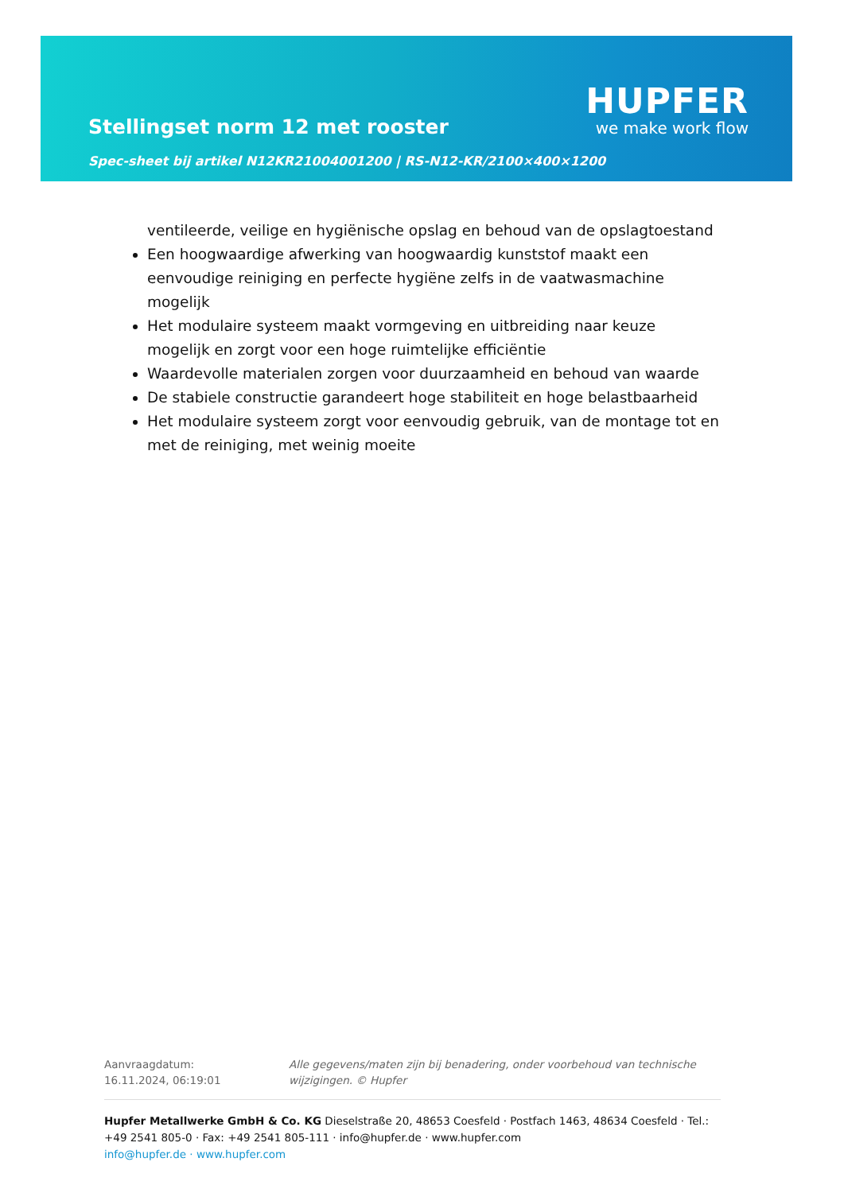HUPFER
we make work flow
Stellingset norm 12 met rooster
Spec-sheet bij artikel N12KR21004001200 | RS-N12-KR/2100×400×1200
ventileerde, veilige en hygiënische opslag en behoud van de opslagtoestand
Een hoogwaardige afwerking van hoogwaardig kunststof maakt een eenvoudige reiniging en perfecte hygiëne zelfs in de vaatwasmachine mogelijk
Het modulaire systeem maakt vormgeving en uitbreiding naar keuze mogelijk en zorgt voor een hoge ruimtelijke efficiëntie
Waardevolle materialen zorgen voor duurzaamheid en behoud van waarde
De stabiele constructie garandeert hoge stabiliteit en hoge belastbaarheid
Het modulaire systeem zorgt voor eenvoudig gebruik, van de montage tot en met de reiniging, met weinig moeite
Aanvraagdatum: 16.11.2024, 06:19:01
Alle gegevens/maten zijn bij benadering, onder voorbehoud van technische wijzigingen. © Hupfer
Hupfer Metallwerke GmbH & Co. KG Dieselstraße 20, 48653 Coesfeld · Postfach 1463, 48634 Coesfeld · Tel.: +49 2541 805-0 · Fax: +49 2541 805-111 · info@hupfer.de · www.hupfer.com
info@hupfer.de · www.hupfer.com